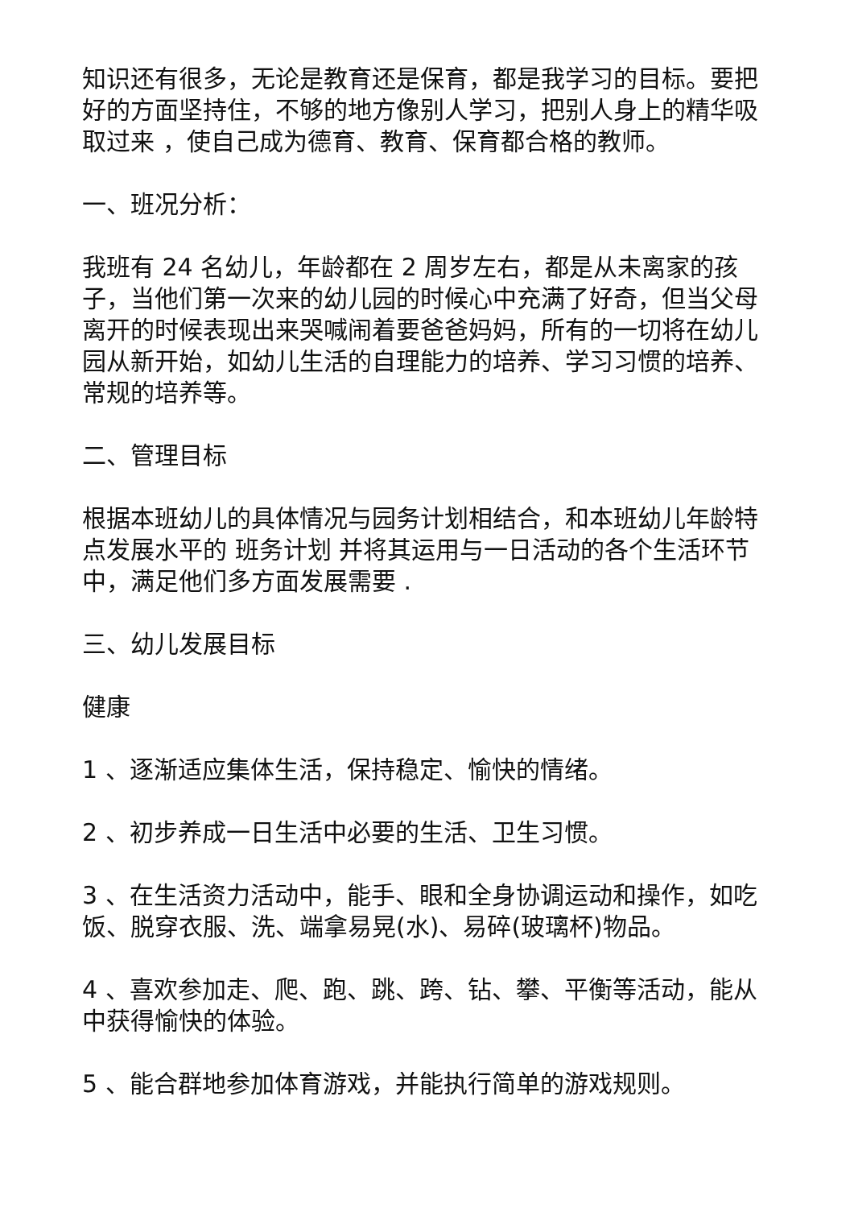知识还有很多，无论是教育还是保育，都是我学习的目标。要把好的方面坚持住，不够的地方像别人学习，把别人身上的精华吸取过来 ，使自己成为德育、教育、保育都合格的教师。
一、班况分析：
我班有 24 名幼儿，年龄都在 2 周岁左右，都是从未离家的孩子，当他们第一次来的幼儿园的时候心中充满了好奇，但当父母离开的时候表现出来哭喊闹着要爸爸妈妈，所有的一切将在幼儿园从新开始，如幼儿生活的自理能力的培养、学习习惯的培养、常规的培养等。
二、管理目标
根据本班幼儿的具体情况与园务计划相结合，和本班幼儿年龄特点发展水平的 班务计划 并将其运用与一日活动的各个生活环节中，满足他们多方面发展需要 .
三、幼儿发展目标
健康
1 、逐渐适应集体生活，保持稳定、愉快的情绪。
2 、初步养成一日生活中必要的生活、卫生习惯。
3 、在生活资力活动中，能手、眼和全身协调运动和操作，如吃饭、脱穿衣服、洗、端拿易晃(水)、易碎(玻璃杯)物品。
4 、喜欢参加走、爬、跑、跳、跨、钻、攀、平衡等活动，能从中获得愉快的体验。
5 、能合群地参加体育游戏，并能执行简单的游戏规则。